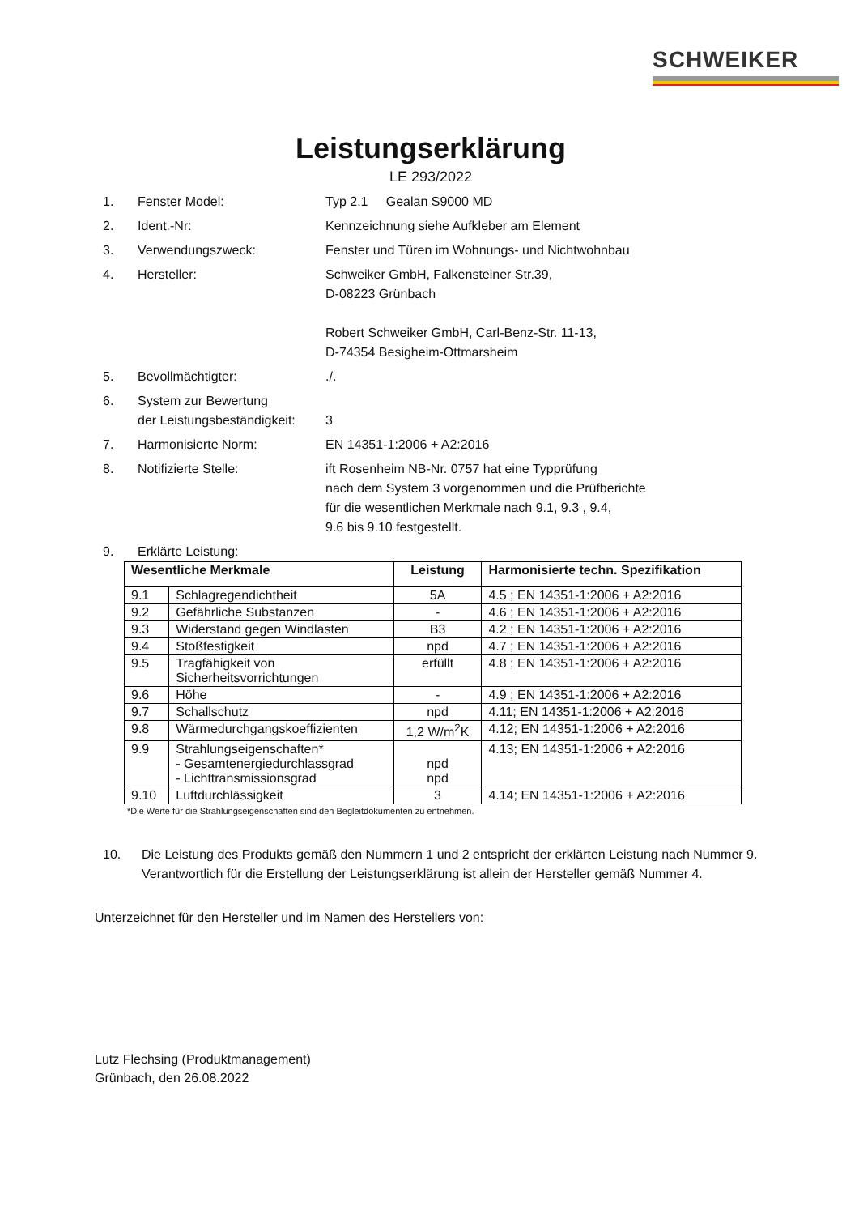SCHWEIKER
Leistungserklärung
LE 293/2022
1. Fenster Model: Typ 2.1 Gealan S9000 MD
2. Ident.-Nr: Kennzeichnung siehe Aufkleber am Element
3. Verwendungszweck: Fenster und Türen im Wohnungs- und Nichtwohnbau
4. Hersteller: Schweiker GmbH, Falkensteiner Str.39,
D-08223 Grünbach
Robert Schweiker GmbH, Carl-Benz-Str. 11-13,
D-74354 Besigheim-Ottmarsheim
5. Bevollmächtigter: ./.
6. System zur Bewertung
der Leistungsbeständigkeit:
3
7. Harmonisierte Norm: EN 14351-1:2006 + A2:2016
8. Notifizierte Stelle: ift Rosenheim NB-Nr. 0757 hat eine Typprüfung
nach dem System 3 vorgenommen und die Prüfberichte
für die wesentlichen Merkmale nach 9.1, 9.3 , 9.4,
9.6 bis 9.10 festgestellt.
9. Erklärte Leistung:
| Wesentliche Merkmale | | Leistung | Harmonisierte techn. Spezifikation |
| --- | --- | --- | --- |
| 9.1 | Schlagregendichtheit | 5A | 4.5 ; EN 14351-1:2006 + A2:2016 |
| 9.2 | Gefährliche Substanzen | - | 4.6 ; EN 14351-1:2006 + A2:2016 |
| 9.3 | Widerstand gegen Windlasten | B3 | 4.2 ; EN 14351-1:2006 + A2:2016 |
| 9.4 | Stoßfestigkeit | npd | 4.7 ; EN 14351-1:2006 + A2:2016 |
| 9.5 | Tragfähigkeit von Sicherheitsvorrichtungen | erfüllt | 4.8 ; EN 14351-1:2006 + A2:2016 |
| 9.6 | Höhe | - | 4.9 ; EN 14351-1:2006 + A2:2016 |
| 9.7 | Schallschutz | npd | 4.11; EN 14351-1:2006 + A2:2016 |
| 9.8 | Wärmedurchgangskoeffizienten | 1,2 W/m<sup>2</sup>K | 4.12; EN 14351-1:2006 + A2:2016 |
| 9.9 | Strahlungseigenschaften* - Gesamtenergiedurchlassgrad - Lichttransmissionsgrad | npd npd | 4.13; EN 14351-1:2006 + A2:2016 |
| 9.10 | Luftdurchlässigkeit | 3 | 4.14; EN 14351-1:2006 + A2:2016 |
*Die Werte für die Strahlungseigenschaften sind den Begleitdokumenten zu entnehmen.
10. Die Leistung des Produkts gemäß den Nummern 1 und 2 entspricht der erklärten Leistung nach Nummer 9. Verantwortlich für die Erstellung der Leistungserklärung ist allein der Hersteller gemäß Nummer 4.
Unterzeichnet für den Hersteller und im Namen des Herstellers von:
Lutz Flechsing (Produktmanagement)
Grünbach, den 26.08.2022